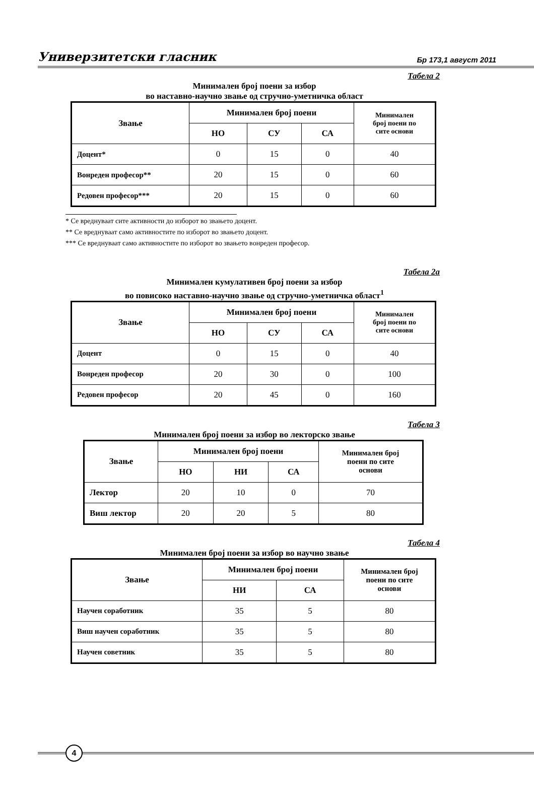Универзитетски гласник Бр 173,1 август 2011
Табела 2
Минимален број поени за избор
во наставно-научно звање од стручно-уметничка област
| Звање | Минимален број поени | | | Минимален број поени по сите основи |
| --- | --- | --- | --- | --- |
| | НО | СУ | СА | |
| Доцент* | 0 | 15 | 0 | 40 |
| Вонреден професор** | 20 | 15 | 0 | 60 |
| Редовен професор*** | 20 | 15 | 0 | 60 |
* Се вреднуваат сите активности до изборот во звањето доцент.
** Се вреднуваат само активностите по изборот во звањето доцент.
*** Се вреднуваат само активностите по изборот во звањето вонреден професор.
Табела 2а
Минимален кумулативен број поени за избор
во повисоко наставно-научно звање од стручно-уметничка област<sup>1</sup>
| Звање | Минимален број поени | | | Минимален број поени по сите основи |
| --- | --- | --- | --- | --- |
| | НО | СУ | СА | |
| Доцент | 0 | 15 | 0 | 40 |
| Вонреден професор | 20 | 30 | 0 | 100 |
| Редовен професор | 20 | 45 | 0 | 160 |
Табела 3
Минимален број поени за избор во лекторско звање
| Звање | Минимален број поени | | | Минимален број поени по сите основи |
| --- | --- | --- | --- | --- |
| | НО | НИ | СА | |
| Лектор | 20 | 10 | 0 | 70 |
| Виш лектор | 20 | 20 | 5 | 80 |
Табела 4
Минимален број поени за избор во научно звање
| Звање | Минимален број поени | | Минимален број поени по сите основи |
| --- | --- | --- | --- |
| | НИ | СА | |
| Научен соработник | 35 | 5 | 80 |
| Виш научен соработник | 35 | 5 | 80 |
| Научен советник | 35 | 5 | 80 |
4